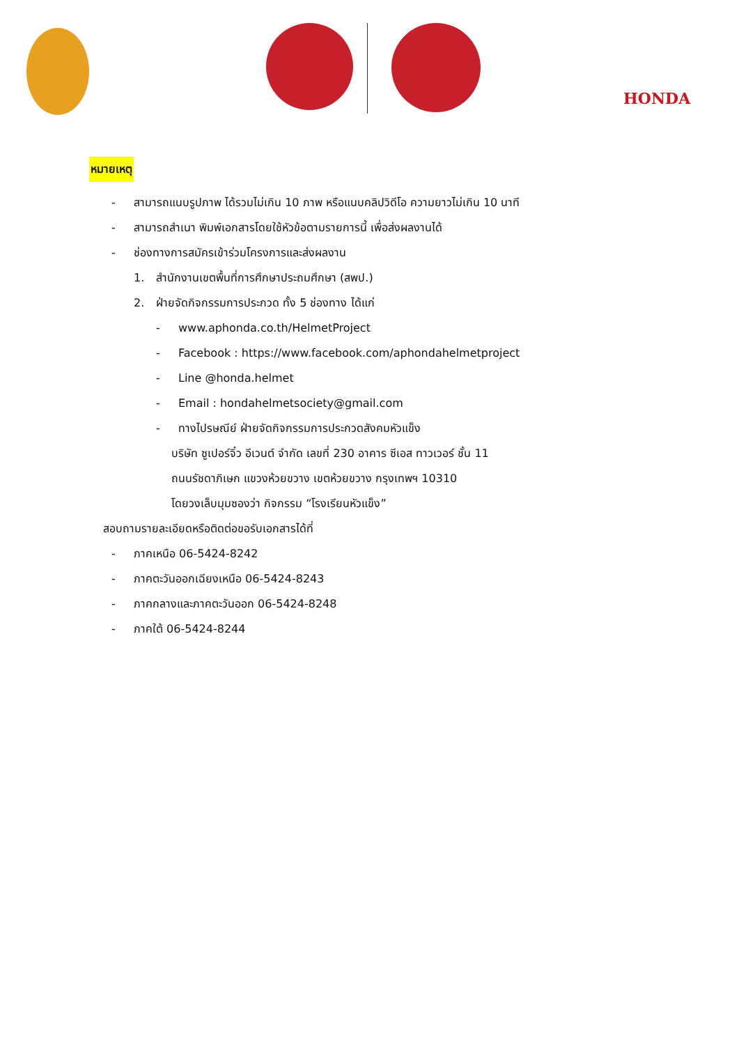HONDA
หมายเหตุ
- สามารถแนบรูปภาพ ได้รวมไม่เกิน 10 ภาพ หรือแนบคลิปวิดีโอ ความยาวไม่เกิน 10 นาที
- สามารถสำเนา พิมพ์เอกสารโดยใช้หัวข้อตามรายการนี้ เพื่อส่งผลงานได้
- ช่องทางการสมัครเข้าร่วมโครงการและส่งผลงาน
1. สำนักงานเขตพื้นที่การศึกษาประถมศึกษา (สพป.)
2. ฝ่ายจัดกิจกรรมการประกวด ทั้ง 5 ช่องทาง ได้แก่
- www.aphonda.co.th/HelmetProject
- Facebook : https://www.facebook.com/aphondahelmetproject
- Line @honda.helmet
- Email : hondahelmetsociety@gmail.com
- ทางไปรษณีย์ ฝ่ายจัดกิจกรรมการประกวดสังคมหัวแข็ง
บริษัท ซูเปอร์จิ๋ว อีเวนต์ จำกัด เลขที่ 230 อาคาร ซีเอส ทาวเวอร์ ชั้น 11
ถนนรัชดาภิเษก แขวงห้วยขวาง เขตห้วยขวาง กรุงเทพฯ 10310
โดยวงเล็บมุมซองว่า กิจกรรม “โรงเรียนหัวแข็ง”
สอบถามรายละเอียดหรือติดต่อขอรับเอกสารได้ที่
- ภาคเหนือ 06-5424-8242
- ภาคตะวันออกเฉียงเหนือ 06-5424-8243
- ภาคกลางและภาคตะวันออก 06-5424-8248
- ภาคใต้ 06-5424-8244